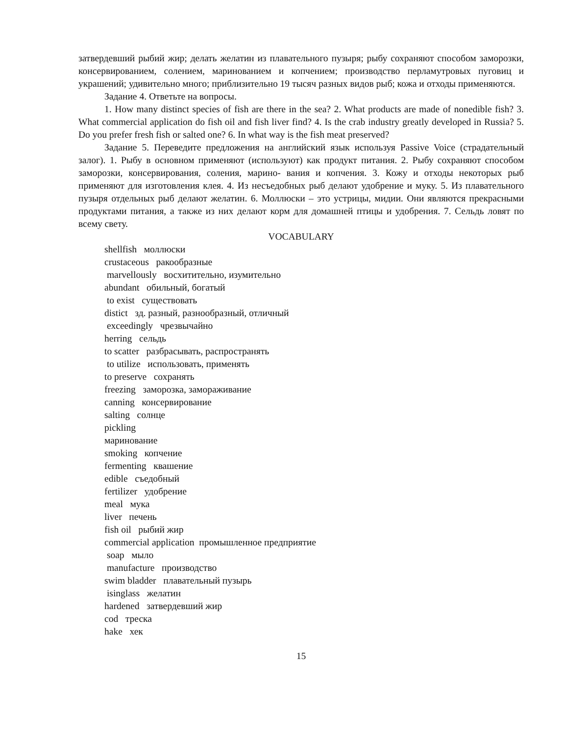затвердевший рыбий жир; делать желатин из плавательного пузыря; рыбу сохраняют способом заморозки, консервированием, солением, маринованием и копчением; производство перламутровых пуговиц и украшений; удивительно много; приблизительно 19 тысяч разных видов рыб; кожа и отходы применяются.
Задание 4. Ответьте на вопросы.
1. How many distinct species of fish are there in the sea? 2. What products are made of nonedible fish? 3. What commercial application do fish oil and fish liver find? 4. Is the crab industry greatly developed in Russia? 5. Do you prefer fresh fish or salted one? 6. In what way is the fish meat preserved?
Задание 5. Переведите предложения на английский язык используя Passive Voice (страдательный залог). 1. Рыбу в основном применяют (используют) как продукт питания. 2. Рыбу сохраняют способом заморозки, консервирования, соления, марино- вания и копчения. 3. Кожу и отходы некоторых рыб применяют для изготовления клея. 4. Из несъедобных рыб делают удобрение и муку. 5. Из плавательного пузыря отдельных рыб делают желатин. 6. Моллюски – это устрицы, мидии. Они являются прекрасными продуктами питания, а также из них делают корм для домашней птицы и удобрения. 7. Сельдь ловят по всему свету.
VOCABULARY
shellfish моллюски
crustaceous ракообразные
marvellously восхитительно, изумительно
abundant обильный, богатый
to exist существовать
distict зд. разный, разнообразный, отличный
exceedingly чрезвычайно
herring сельдь
to scatter разбрасывать, распространять
to utilize использовать, применять
to preserve сохранять
freezing заморозка, замораживание
canning консервирование
salting солнце
pickling
маринование
smoking копчение
fermenting квашение
edible съедобный
fertilizer удобрение
meal мука
liver печень
fish oil рыбий жир
commercial application промышленное предприятие
soap мыло
manufacture производство
swim bladder плавательный пузырь
isinglass желатин
hardened затвердевший жир
cod треска
hake хек
15